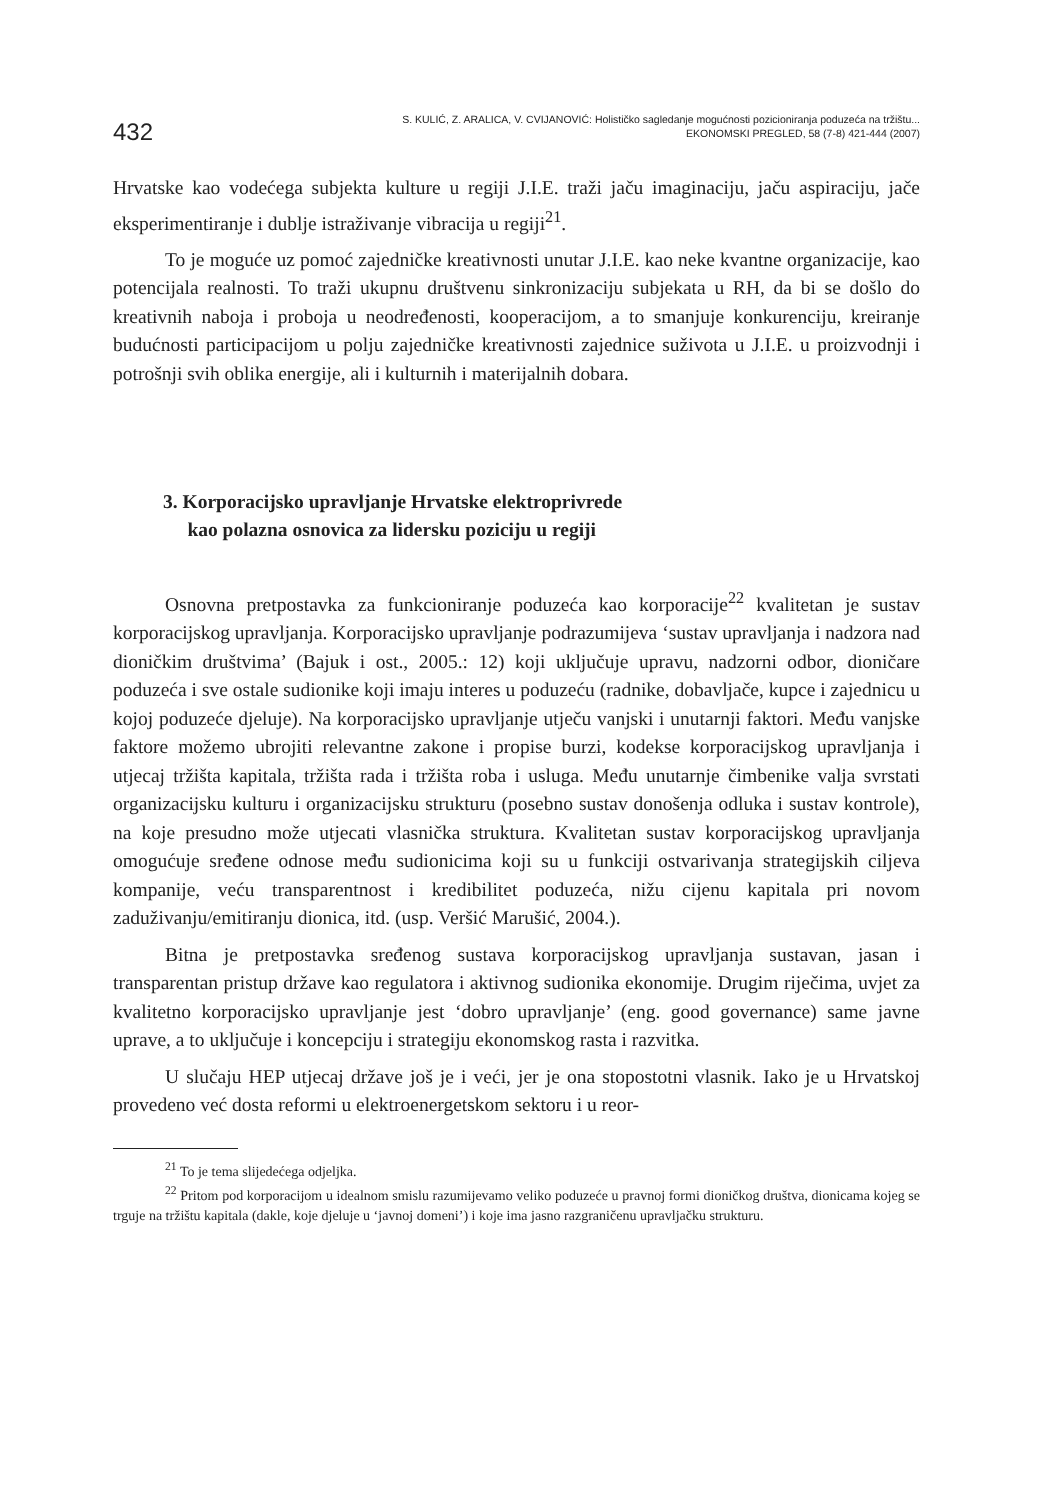432
S. KULIĆ, Z. ARALICA, V. CVIJANOVIĆ: Holističko sagledanje mogućnosti pozicioniranja poduzeća na tržištu...
EKONOMSKI PREGLED, 58 (7-8) 421-444 (2007)
Hrvatske kao vodećega subjekta kulture u regiji J.I.E. traži jaču imaginaciju, jaču aspiraciju, jače eksperimentiranje i dublje istraživanje vibracija u regiji<sup>21</sup>.
To je moguće uz pomoć zajedničke kreativnosti unutar J.I.E. kao neke kvantne organizacije, kao potencijala realnosti. To traži ukupnu društvenu sinkronizaciju subjekata u RH, da bi se došlo do kreativnih naboja i proboja u neodređenosti, kooperacijom, a to smanjuje konkurenciju, kreiranje budućnosti participacijom u polju zajedničke kreativnosti zajednice suživota u J.I.E. u proizvodnji i potrošnji svih oblika energije, ali i kulturnih i materijalnih dobara.
3. Korporacijsko upravljanje Hrvatske elektroprivrede
kao polazna osnovica za lidersku poziciju u regiji
Osnovna pretpostavka za funkcioniranje poduzeća kao korporacije<sup>22</sup> kvalitetan je sustav korporacijskog upravljanja. Korporacijsko upravljanje podrazumijeva ‘sustav upravljanja i nadzora nad dioničkim društvima’ (Bajuk i ost., 2005.: 12) koji uključuje upravu, nadzorni odbor, dioničare poduzeća i sve ostale sudionike koji imaju interes u poduzeću (radnike, dobavljače, kupce i zajednicu u kojoj poduzeće djeluje). Na korporacijsko upravljanje utječu vanjski i unutarnji faktori. Među vanjske faktore možemo ubrojiti relevantne zakone i propise burzi, kodekse korporacijskog upravljanja i utjecaj tržišta kapitala, tržišta rada i tržišta roba i usluga. Među unutarnje čimbenike valja svrstati organizacijsku kulturu i organizacijsku strukturu (posebno sustav donošenja odluka i sustav kontrole), na koje presudno može utjecati vlasnička struktura. Kvalitetan sustav korporacijskog upravljanja omogućuje sređene odnose među sudionicima koji su u funkciji ostvarivanja strategijskih ciljeva kompanije, veću transparentnost i kredibilitet poduzeća, nižu cijenu kapitala pri novom zaduživanju/emitiranju dionica, itd. (usp. Veršić Marušić, 2004.).
Bitna je pretpostavka sređenog sustava korporacijskog upravljanja sustavan, jasan i transparentan pristup države kao regulatora i aktivnog sudionika ekonomije. Drugim riječima, uvjet za kvalitetno korporacijsko upravljanje jest ‘dobro upravljanje’ (eng. good governance) same javne uprave, a to uključuje i koncepciju i strategiju ekonomskog rasta i razvitka.
U slučaju HEP utjecaj države još je i veći, jer je ona stopostotni vlasnik. Iako je u Hrvatskoj provedeno već dosta reformi u elektroenergetskom sektoru i u reor-
<sup>21</sup> To je tema slijedećega odjeljka.
<sup>22</sup> Pritom pod korporacijom u idealnom smislu razumijevamo veliko poduzeće u pravnoj formi dioničkog društva, dionicama kojeg se trguje na tržištu kapitala (dakle, koje djeluje u ‘javnoj domeni’) i koje ima jasno razgraničenu upravljačku strukturu.